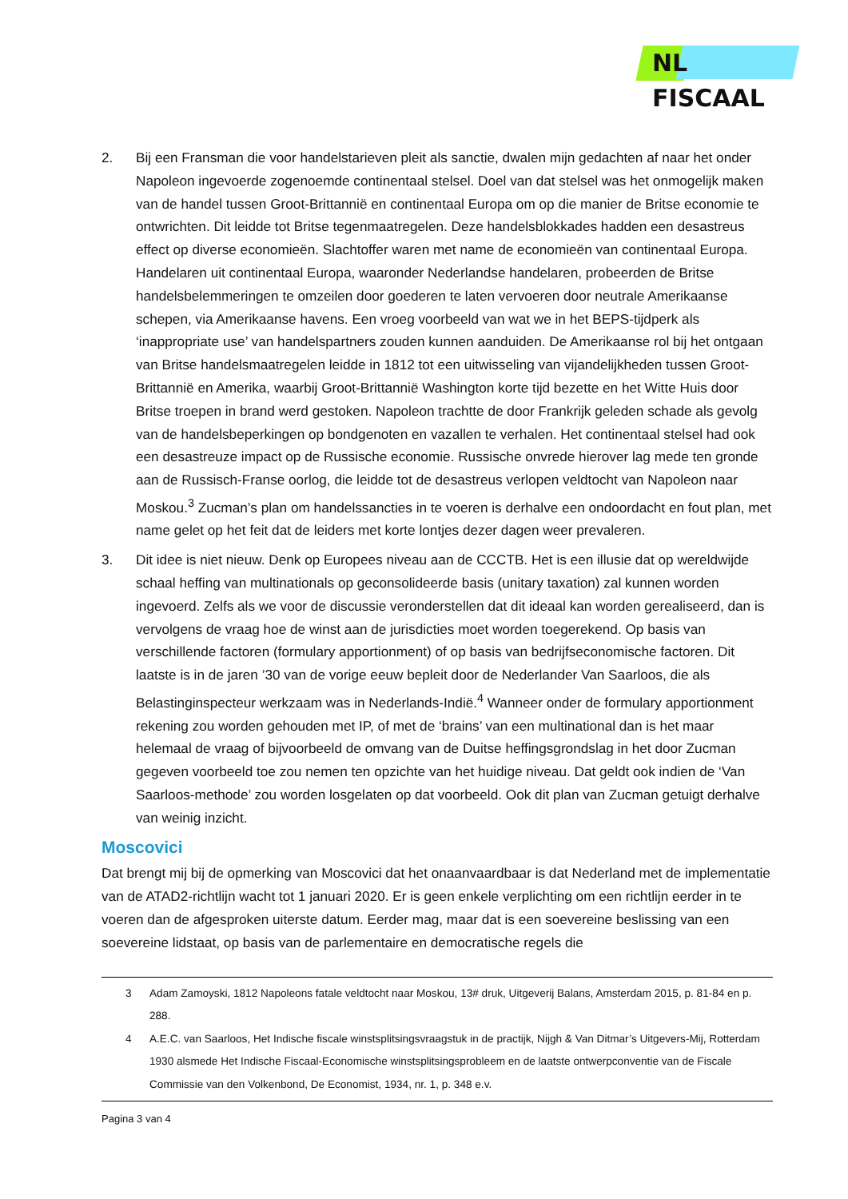NL FISCAAL
2. Bij een Fransman die voor handelstarieven pleit als sanctie, dwalen mijn gedachten af naar het onder Napoleon ingevoerde zogenoemde continentaal stelsel. Doel van dat stelsel was het onmogelijk maken van de handel tussen Groot-Brittannië en continentaal Europa om op die manier de Britse economie te ontwrichten. Dit leidde tot Britse tegenmaatregelen. Deze handelsblokkades hadden een desastreus effect op diverse economieën. Slachtoffer waren met name de economieën van continentaal Europa. Handelaren uit continentaal Europa, waaronder Nederlandse handelaren, probeerden de Britse handelsbelemmeringen te omzeilen door goederen te laten vervoeren door neutrale Amerikaanse schepen, via Amerikaanse havens. Een vroeg voorbeeld van wat we in het BEPS-tijdperk als ‘inappropriate use’ van handelspartners zouden kunnen aanduiden. De Amerikaanse rol bij het ontgaan van Britse handelsmaatregelen leidde in 1812 tot een uitwisseling van vijandelijkheden tussen Groot-Brittannië en Amerika, waarbij Groot-Brittannië Washington korte tijd bezette en het Witte Huis door Britse troepen in brand werd gestoken. Napoleon trachtte de door Frankrijk geleden schade als gevolg van de handelsbeperkingen op bondgenoten en vazallen te verhalen. Het continentaal stelsel had ook een desastreuze impact op de Russische economie. Russische onvrede hierover lag mede ten gronde aan de Russisch-Franse oorlog, die leidde tot de desastreus verlopen veldtocht van Napoleon naar Moskou.<sup>3</sup> Zucman’s plan om handelssancties in te voeren is derhalve een ondoordacht en fout plan, met name gelet op het feit dat de leiders met korte lontjes dezer dagen weer prevaleren.
3. Dit idee is niet nieuw. Denk op Europees niveau aan de CCCTB. Het is een illusie dat op wereldwijde schaal heffing van multinationals op geconsolideerde basis (unitary taxation) zal kunnen worden ingevoerd. Zelfs als we voor de discussie veronderstellen dat dit ideaal kan worden gerealiseerd, dan is vervolgens de vraag hoe de winst aan de jurisdicties moet worden toegerekend. Op basis van verschillende factoren (formulary apportionment) of op basis van bedrijfseconomische factoren. Dit laatste is in de jaren ’30 van de vorige eeuw bepleit door de Nederlander Van Saarloos, die als Belastinginspecteur werkzaam was in Nederlands-Indië.<sup>4</sup> Wanneer onder de formulary apportionment rekening zou worden gehouden met IP, of met de ‘brains’ van een multinational dan is het maar helemaal de vraag of bijvoorbeeld de omvang van de Duitse heffingsgrondslag in het door Zucman gegeven voorbeeld toe zou nemen ten opzichte van het huidige niveau. Dat geldt ook indien de ‘Van Saarloos-methode’ zou worden losgelaten op dat voorbeeld. Ook dit plan van Zucman getuigt derhalve van weinig inzicht.
Moscovici
Dat brengt mij bij de opmerking van Moscovici dat het onaanvaardbaar is dat Nederland met de implementatie van de ATAD2-richtlijn wacht tot 1 januari 2020. Er is geen enkele verplichting om een richtlijn eerder in te voeren dan de afgesproken uiterste datum. Eerder mag, maar dat is een soevereine beslissing van een soevereine lidstaat, op basis van de parlementaire en democratische regels die
3 Adam Zamoyski, 1812 Napoleons fatale veldtocht naar Moskou, 13# druk, Uitgeverij Balans, Amsterdam 2015, p. 81-84 en p. 288.
4 A.E.C. van Saarloos, Het Indische fiscale winstsplitsingsvraagstuk in de practijk, Nijgh & Van Ditmar’s Uitgevers-Mij, Rotterdam 1930 alsmede Het Indische Fiscaal-Economische winstsplitsingsprobleem en de laatste ontwerpconventie van de Fiscale Commissie van den Volkenbond, De Economist, 1934, nr. 1, p. 348 e.v.
Pagina 3 van 4